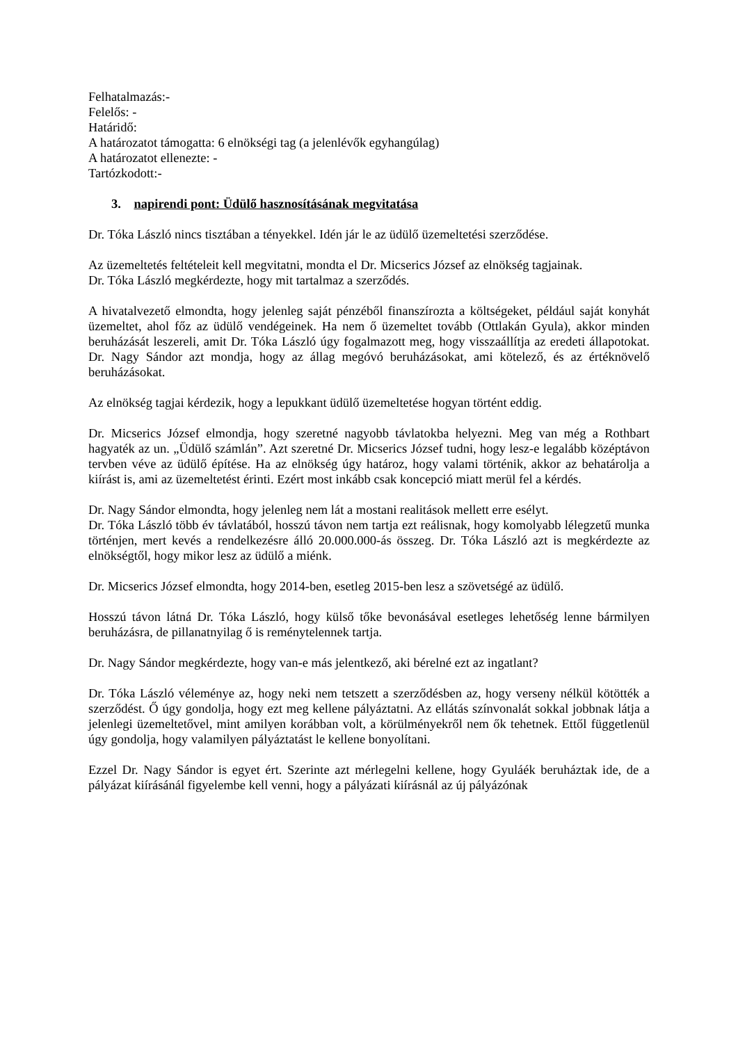Felhatalmazás:-
Felelős: -
Határidő:
A határozatot támogatta: 6 elnökségi tag (a jelenlévők egyhangúlag)
A határozatot ellenezte: -
Tartózkodott:-
3. napirendi pont: Üdülő hasznosításának megvitatása
Dr. Tóka László nincs tisztában a tényekkel. Idén jár le az üdülő üzemeltetési szerződése.
Az üzemeltetés feltételeit kell megvitatni, mondta el Dr. Micserics József az elnökség tagjainak.
Dr. Tóka László megkérdezte, hogy mit tartalmaz a szerződés.
A hivatalvezető elmondta, hogy jelenleg saját pénzéből finanszírozta a költségeket, például saját konyhát üzemeltet, ahol főz az üdülő vendégeinek. Ha nem ő üzemeltet tovább (Ottlakán Gyula), akkor minden beruházását leszereli, amit Dr. Tóka László úgy fogalmazott meg, hogy visszaállítja az eredeti állapotokat. Dr. Nagy Sándor azt mondja, hogy az állag megóvó beruházásokat, ami kötelező, és az értéknövelő beruházásokat.
Az elnökség tagjai kérdezik, hogy a lepukkant üdülő üzemeltetése hogyan történt eddig.
Dr. Micserics József elmondja, hogy szeretné nagyobb távlatokba helyezni. Meg van még a Rothbart hagyaték az un. „Üdülő számlán”. Azt szeretné Dr. Micserics József tudni, hogy lesz-e legalább középtávon tervben véve az üdülő építése. Ha az elnökség úgy határoz, hogy valami történik, akkor az behatárolja a kiírást is, ami az üzemeltetést érinti. Ezért most inkább csak koncepció miatt merül fel a kérdés.
Dr. Nagy Sándor elmondta, hogy jelenleg nem lát a mostani realitások mellett erre esélyt.
Dr. Tóka László több év távlatából, hosszú távon nem tartja ezt reálisnak, hogy komolyabb lélegzetű munka történjen, mert kevés a rendelkezésre álló 20.000.000-ás összeg. Dr. Tóka László azt is megkérdezte az elnökségtől, hogy mikor lesz az üdülő a miénk.
Dr. Micserics József elmondta, hogy 2014-ben, esetleg 2015-ben lesz a szövetségé az üdülő.
Hosszú távon látná Dr. Tóka László, hogy külső tőke bevonásával esetleges lehetőség lenne bármilyen beruházásra, de pillanatnyilag ő is reménytelennek tartja.
Dr. Nagy Sándor megkérdezte, hogy van-e más jelentkező, aki bérelné ezt az ingatlant?
Dr. Tóka László véleménye az, hogy neki nem tetszett a szerződésben az, hogy verseny nélkül kötötték a szerződést. Ő úgy gondolja, hogy ezt meg kellene pályáztatni. Az ellátás színvonalát sokkal jobbnak látja a jelenlegi üzemeltetővel, mint amilyen korábban volt, a körülményekről nem ők tehetnek. Ettől függetlenül úgy gondolja, hogy valamilyen pályáztatást le kellene bonyolítani.
Ezzel Dr. Nagy Sándor is egyet ért. Szerinte azt mérlegelni kellene, hogy Gyuláék beruháztak ide, de a pályázat kiírásánál figyelembe kell venni, hogy a pályázati kiírásnál az új pályázónak